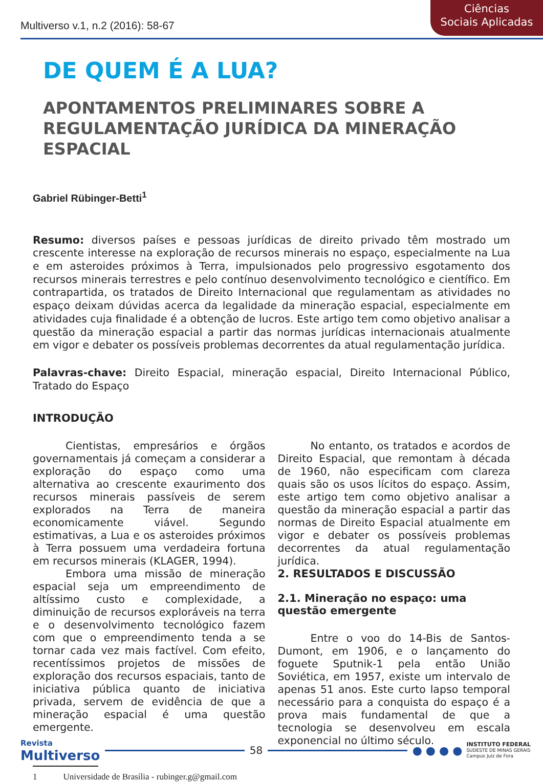Multiverso v.1, n.2 (2016): 58-67
Ciências
Sociais Aplicadas
DE QUEM É A LUA?
APONTAMENTOS PRELIMINARES SOBRE A REGULAMENTAÇÃO JURÍDICA DA MINERAÇÃO ESPACIAL
Gabriel Rübinger-Betti<sup>1</sup>
Resumo: diversos países e pessoas jurídicas de direito privado têm mostrado um crescente interesse na exploração de recursos minerais no espaço, especialmente na Lua e em asteroides próximos à Terra, impulsionados pelo progressivo esgotamento dos recursos minerais terrestres e pelo contínuo desenvolvimento tecnológico e científico. Em contrapartida, os tratados de Direito Internacional que regulamentam as atividades no espaço deixam dúvidas acerca da legalidade da mineração espacial, especialmente em atividades cuja finalidade é a obtenção de lucros. Este artigo tem como objetivo analisar a questão da mineração espacial a partir das normas jurídicas internacionais atualmente em vigor e debater os possíveis problemas decorrentes da atual regulamentação jurídica.
Palavras-chave: Direito Espacial, mineração espacial, Direito Internacional Público, Tratado do Espaço
INTRODUÇÃO
Cientistas, empresários e órgãos governamentais já começam a considerar a exploração do espaço como uma alternativa ao crescente exaurimento dos recursos minerais passíveis de serem explorados na Terra de maneira economicamente viável. Segundo estimativas, a Lua e os asteroides próximos à Terra possuem uma verdadeira fortuna em recursos minerais (KLAGER, 1994).
Embora uma missão de mineração espacial seja um empreendimento de altíssimo custo e complexidade, a diminuição de recursos exploráveis na terra e o desenvolvimento tecnológico fazem com que o empreendimento tenda a se tornar cada vez mais factível. Com efeito, recentíssimos projetos de missões de exploração dos recursos espaciais, tanto de iniciativa pública quanto de iniciativa privada, servem de evidência de que a mineração espacial é uma questão emergente.
No entanto, os tratados e acordos de Direito Espacial, que remontam à década de 1960, não especificam com clareza quais são os usos lícitos do espaço. Assim, este artigo tem como objetivo analisar a questão da mineração espacial a partir das normas de Direito Espacial atualmente em vigor e debater os possíveis problemas decorrentes da atual regulamentação jurídica.
2. RESULTADOS E DISCUSSÃO
2.1. Mineração no espaço: uma questão emergente
Entre o voo do 14-Bis de Santos-Dumont, em 1906, e o lançamento do foguete Sputnik-1 pela então União Soviética, em 1957, existe um intervalo de apenas 51 anos. Este curto lapso temporal necessário para a conquista do espaço é a prova mais fundamental de que a tecnologia se desenvolveu em escala exponencial no último século.
1 Universidade de Brasília - rubinger.g@gmail.com
Revista
Multiverso
58 ● ● ● ●
INSTITUTO FEDERAL
SUDESTE DE MINAS GERAIS
Campus Juiz de Fora